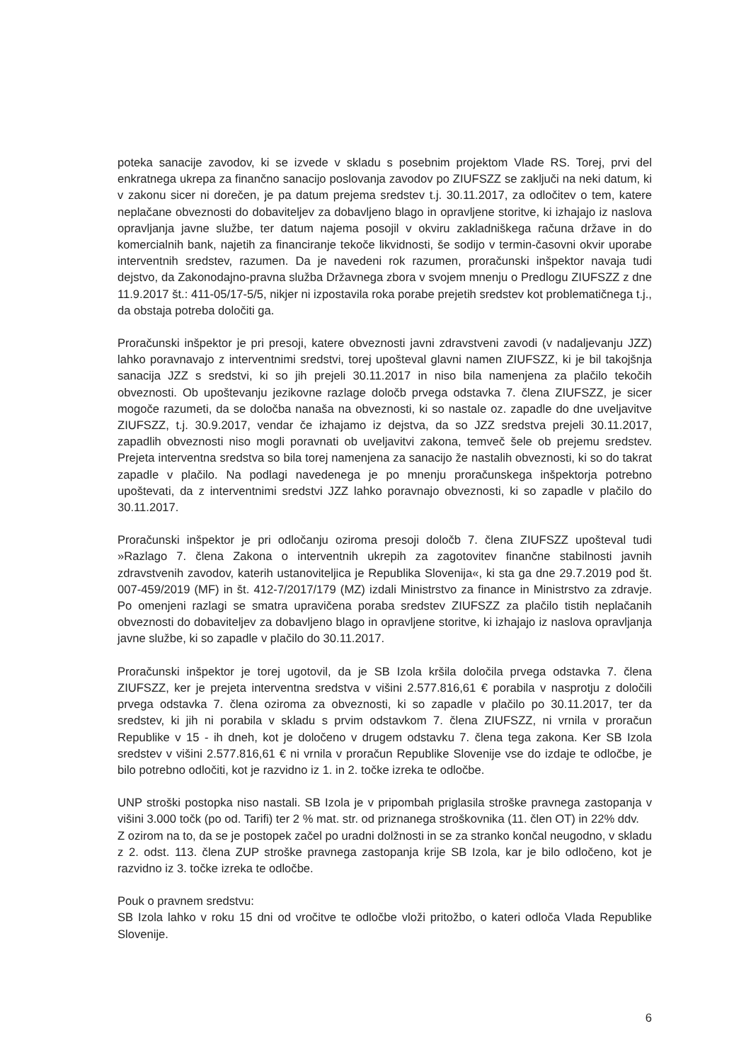poteka sanacije zavodov, ki se izvede v skladu s posebnim projektom Vlade RS. Torej, prvi del enkratnega ukrepa za finančno sanacijo poslovanja zavodov po ZIUFSZZ se zaključi na neki datum, ki v zakonu sicer ni dorečen, je pa datum prejema sredstev t.j. 30.11.2017, za odločitev o tem, katere neplačane obveznosti do dobaviteljev za dobavljeno blago in opravljene storitve, ki izhajajo iz naslova opravljanja javne službe, ter datum najema posojil v okviru zakladniškega računa države in do komercialnih bank, najetih za financiranje tekoče likvidnosti, še sodijo v termin-časovni okvir uporabe interventnih sredstev, razumen. Da je navedeni rok razumen, proračunski inšpektor navaja tudi dejstvo, da Zakonodajno-pravna služba Državnega zbora v svojem mnenju o Predlogu ZIUFSZZ z dne 11.9.2017 št.: 411-05/17-5/5, nikjer ni izpostavila roka porabe prejetih sredstev kot problematičnega t.j., da obstaja potreba določiti ga.
Proračunski inšpektor je pri presoji, katere obveznosti javni zdravstveni zavodi (v nadaljevanju JZZ) lahko poravnavajo z interventnimi sredstvi, torej upošteval glavni namen ZIUFSZZ, ki je bil takojšnja sanacija JZZ s sredstvi, ki so jih prejeli 30.11.2017 in niso bila namenjena za plačilo tekočih obveznosti. Ob upoštevanju jezikovne razlage določb prvega odstavka 7. člena ZIUFSZZ, je sicer mogoče razumeti, da se določba nanaša na obveznosti, ki so nastale oz. zapadle do dne uveljavitve ZIUFSZZ, t.j. 30.9.2017, vendar če izhajamo iz dejstva, da so JZZ sredstva prejeli 30.11.2017, zapadlih obveznosti niso mogli poravnati ob uveljavitvi zakona, temveč šele ob prejemu sredstev. Prejeta interventna sredstva so bila torej namenjena za sanacijo že nastalih obveznosti, ki so do takrat zapadle v plačilo. Na podlagi navedenega je po mnenju proračunskega inšpektorja potrebno upoštevati, da z interventnimi sredstvi JZZ lahko poravnajo obveznosti, ki so zapadle v plačilo do 30.11.2017.
Proračunski inšpektor je pri odločanju oziroma presoji določb 7. člena ZIUFSZZ upošteval tudi »Razlago 7. člena Zakona o interventnih ukrepih za zagotovitev finančne stabilnosti javnih zdravstvenih zavodov, katerih ustanoviteljica je Republika Slovenija«, ki sta ga dne 29.7.2019 pod št. 007-459/2019 (MF) in št. 412-7/2017/179 (MZ) izdali Ministrstvo za finance in Ministrstvo za zdravje. Po omenjeni razlagi se smatra upravičena poraba sredstev ZIUFSZZ za plačilo tistih neplačanih obveznosti do dobaviteljev za dobavljeno blago in opravljene storitve, ki izhajajo iz naslova opravljanja javne službe, ki so zapadle v plačilo do 30.11.2017.
Proračunski inšpektor je torej ugotovil, da je SB Izola kršila določila prvega odstavka 7. člena ZIUFSZZ, ker je prejeta interventna sredstva v višini 2.577.816,61 € porabila v nasprotju z določili prvega odstavka 7. člena oziroma za obveznosti, ki so zapadle v plačilo po 30.11.2017, ter da sredstev, ki jih ni porabila v skladu s prvim odstavkom 7. člena ZIUFSZZ, ni vrnila v proračun Republike v 15 - ih dneh, kot je določeno v drugem odstavku 7. člena tega zakona. Ker SB Izola sredstev v višini 2.577.816,61 € ni vrnila v proračun Republike Slovenije vse do izdaje te odločbe, je bilo potrebno odločiti, kot je razvidno iz 1. in 2. točke izreka te odločbe.
UNP stroški postopka niso nastali. SB Izola je v pripombah priglasila stroške pravnega zastopanja v višini 3.000 točk (po od. Tarifi) ter 2 % mat. str. od priznanega stroškovnika (11. člen OT) in 22% ddv.
Z ozirom na to, da se je postopek začel po uradni dolžnosti in se za stranko končal neugodno, v skladu z 2. odst. 113. člena ZUP stroške pravnega zastopanja krije SB Izola, kar je bilo odločeno, kot je razvidno iz 3. točke izreka te odločbe.
Pouk o pravnem sredstvu:
SB Izola lahko v roku 15 dni od vročitve te odločbe vloži pritožbo, o kateri odloča Vlada Republike Slovenije.
6